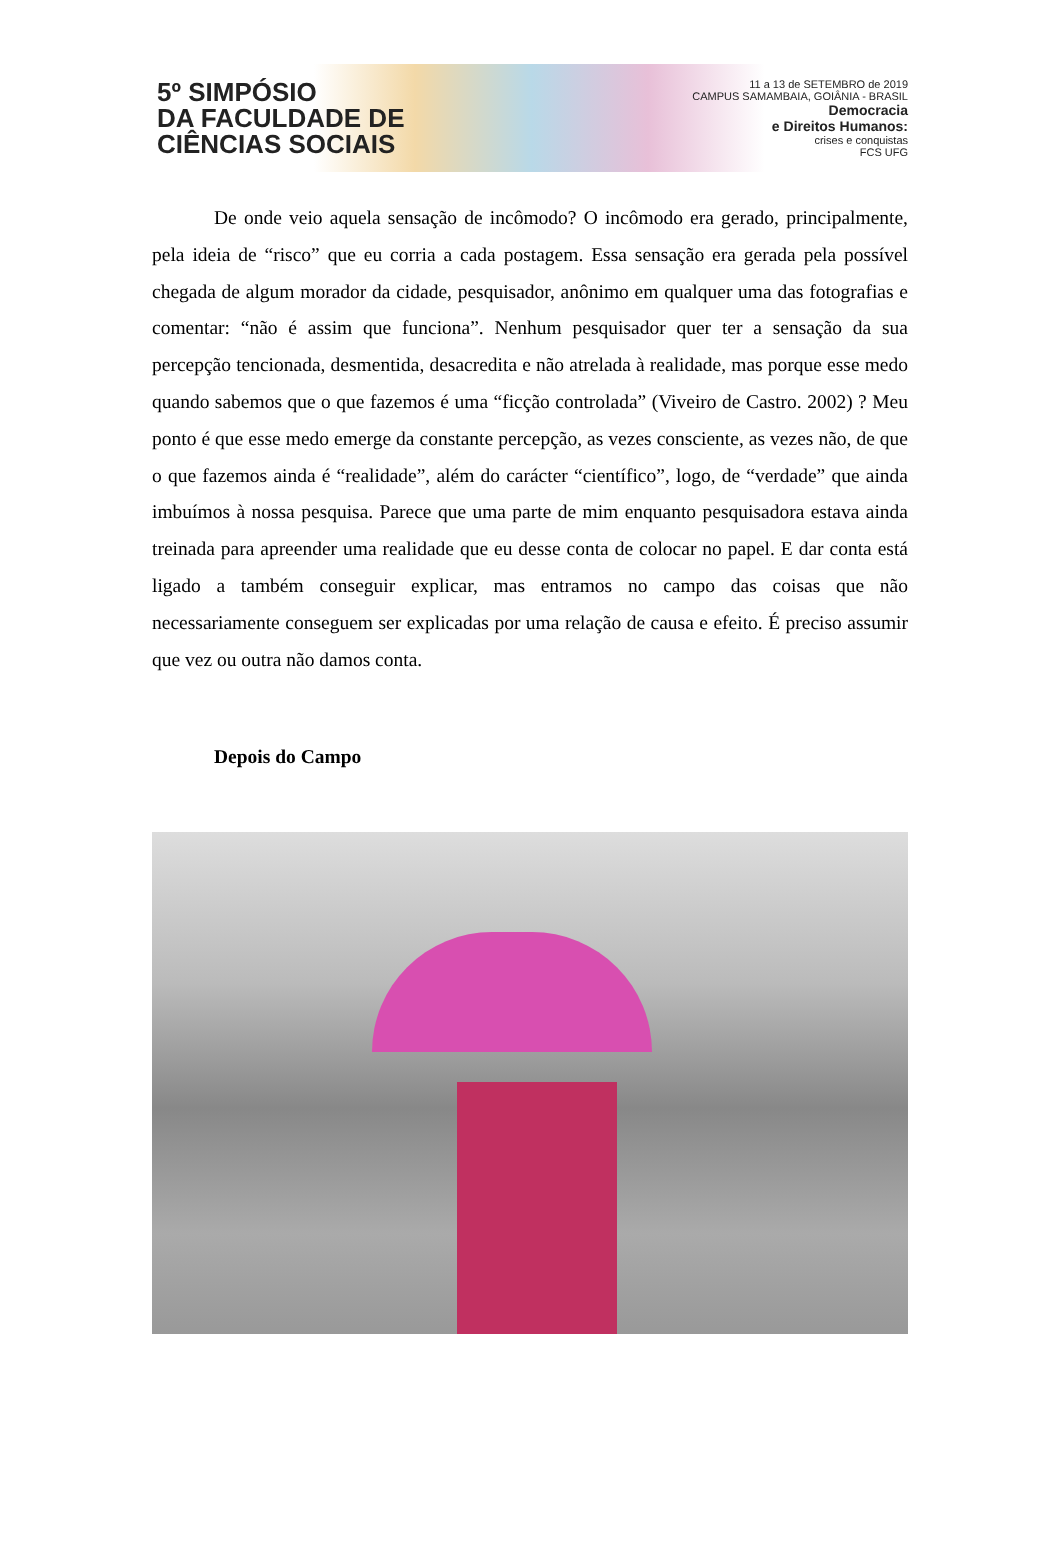5º SIMPÓSIO
DA FACULDADE DE
CIÊNCIAS SOCIAIS
11 a 13 de SETEMBRO de 2019
CAMPUS SAMAMBAIA, GOIÂNIA - BRASIL
Democracia
e Direitos Humanos:
crises e conquistas
FCS UFG
De onde veio aquela sensação de incômodo? O incômodo era gerado, principalmente, pela ideia de “risco” que eu corria a cada postagem. Essa sensação era gerada pela possível chegada de algum morador da cidade, pesquisador, anônimo em qualquer uma das fotografias e comentar: “não é assim que funciona”. Nenhum pesquisador quer ter a sensação da sua percepção tencionada, desmentida, desacredita e não atrelada à realidade, mas porque esse medo quando sabemos que o que fazemos é uma “ficção controlada” (Viveiro de Castro. 2002) ? Meu ponto é que esse medo emerge da constante percepção, as vezes consciente, as vezes não, de que o que fazemos ainda é “realidade”, além do carácter “científico”, logo, de “verdade” que ainda imbuímos à nossa pesquisa. Parece que uma parte de mim enquanto pesquisadora estava ainda treinada para apreender uma realidade que eu desse conta de colocar no papel. E dar conta está ligado a também conseguir explicar, mas entramos no campo das coisas que não necessariamente conseguem ser explicadas por uma relação de causa e efeito. É preciso assumir que vez ou outra não damos conta.
Depois do Campo